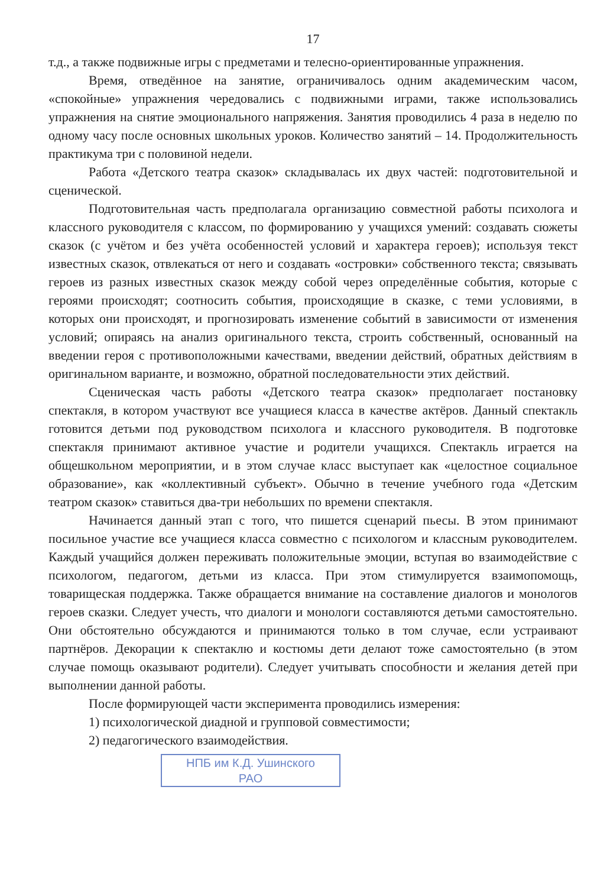17
т.д., а также подвижные игры с предметами и телесно-ориентированные упражнения.
Время, отведённое на занятие, ограничивалось одним академическим часом, «спокойные» упражнения чередовались с подвижными играми, также использовались упражнения на снятие эмоционального напряжения. Занятия проводились 4 раза в неделю по одному часу после основных школьных уроков. Количество занятий – 14. Продолжительность практикума три с половиной недели.
Работа «Детского театра сказок» складывалась их двух частей: подготовительной и сценической.
Подготовительная часть предполагала организацию совместной работы психолога и классного руководителя с классом, по формированию у учащихся умений: создавать сюжеты сказок (с учётом и без учёта особенностей условий и характера героев); используя текст известных сказок, отвлекаться от него и создавать «островки» собственного текста; связывать героев из разных известных сказок между собой через определённые события, которые с героями происходят; соотносить события, происходящие в сказке, с теми условиями, в которых они происходят, и прогнозировать изменение событий в зависимости от изменения условий; опираясь на анализ оригинального текста, строить собственный, основанный на введении героя с противоположными качествами, введении действий, обратных действиям в оригинальном варианте, и возможно, обратной последовательности этих действий.
Сценическая часть работы «Детского театра сказок» предполагает постановку спектакля, в котором участвуют все учащиеся класса в качестве актёров. Данный спектакль готовится детьми под руководством психолога и классного руководителя. В подготовке спектакля принимают активное участие и родители учащихся. Спектакль играется на общешкольном мероприятии, и в этом случае класс выступает как «целостное социальное образование», как «коллективный субъект». Обычно в течение учебного года «Детским театром сказок» ставиться два-три небольших по времени спектакля.
Начинается данный этап с того, что пишется сценарий пьесы. В этом принимают посильное участие все учащиеся класса совместно с психологом и классным руководителем. Каждый учащийся должен переживать положительные эмоции, вступая во взаимодействие с психологом, педагогом, детьми из класса. При этом стимулируется взаимопомощь, товарищеская поддержка. Также обращается внимание на составление диалогов и монологов героев сказки. Следует учесть, что диалоги и монологи составляются детьми самостоятельно. Они обстоятельно обсуждаются и принимаются только в том случае, если устраивают партнёров. Декорации к спектаклю и костюмы дети делают тоже самостоятельно (в этом случае помощь оказывают родители). Следует учитывать способности и желания детей при выполнении данной работы.
После формирующей части эксперимента проводились измерения:
1) психологической диадной и групповой совместимости;
2) педагогического взаимодействия.
НПБ им К.Д. Ушинского
РАО